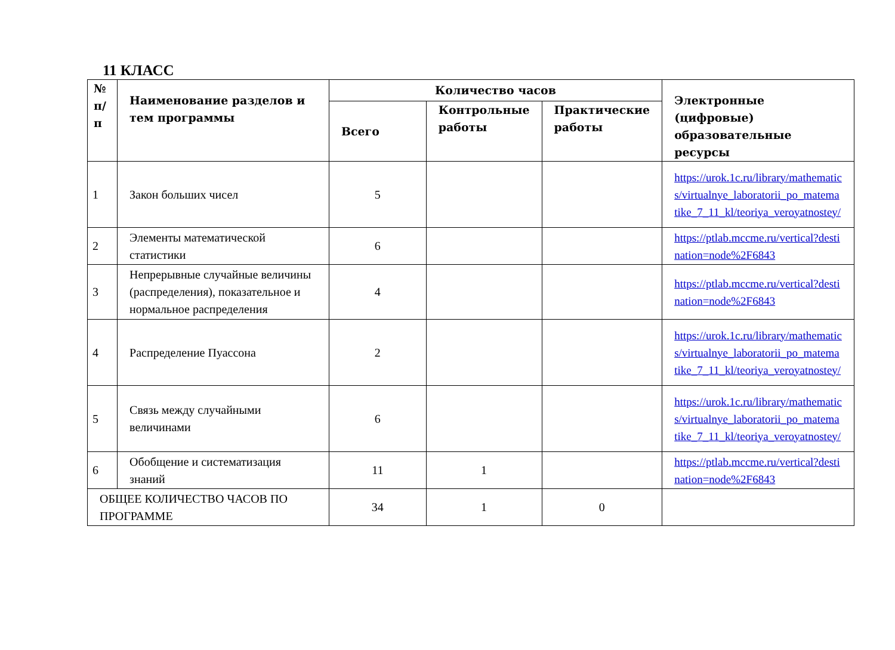11 КЛАСС
| № п/п | Наименование разделов и тем программы | Количество часов | | | Электронные (цифровые) образовательные ресурсы |
| --- | --- | --- | --- | --- | --- |
| | | Всего | Контрольные работы | Практические работы | |
| 1 | Закон больших чисел | 5 | | | https://urok.1c.ru/library/mathematics/virtualnye_laboratorii_po_matematike_7_11_kl/teoriya_veroyatnostey/ |
| 2 | Элементы математической статистики | 6 | | | https://ptlab.mccme.ru/vertical?destination=node%2F6843 |
| 3 | Непрерывные случайные величины (распределения), показательное и нормальное распределения | 4 | | | https://ptlab.mccme.ru/vertical?destination=node%2F6843 |
| 4 | Распределение Пуассона | 2 | | | https://urok.1c.ru/library/mathematics/virtualnye_laboratorii_po_matematike_7_11_kl/teoriya_veroyatnostey/ |
| 5 | Связь между случайными величинами | 6 | | | https://urok.1c.ru/library/mathematics/virtualnye_laboratorii_po_matematike_7_11_kl/teoriya_veroyatnostey/ |
| 6 | Обобщение и систематизация знаний | 11 | 1 | | https://ptlab.mccme.ru/vertical?destination=node%2F6843 |
| ОБЩЕЕ КОЛИЧЕСТВО ЧАСОВ ПО ПРОГРАММЕ | | 34 | 1 | 0 | |